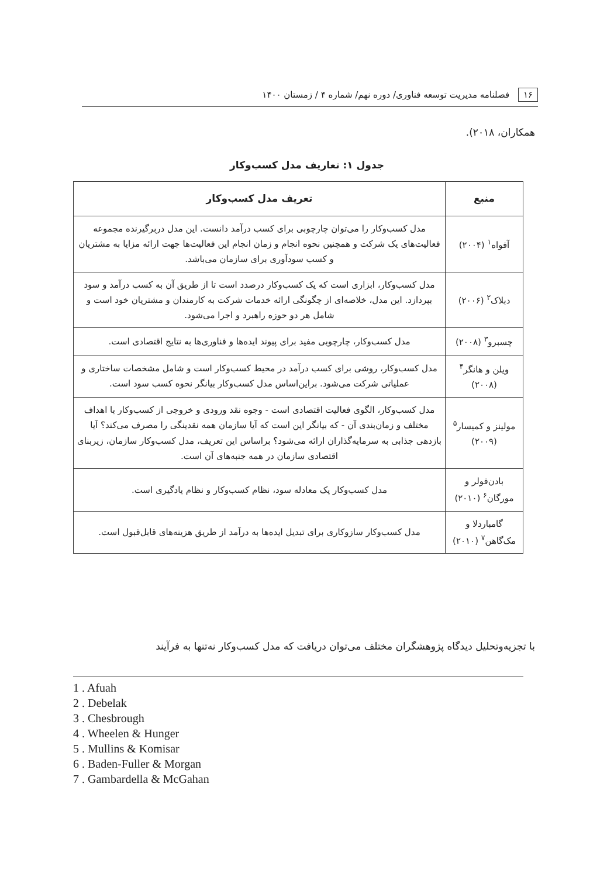۱۶ فصلنامه مدیریت توسعه فناوری/ دوره نهم/ شماره ۴ / زمستان ۱۴۰۰
همکاران، ۲۰۱۸).
جدول ۱: تعاریف مدل کسب‌وکار
| منبع | تعریف مدل کسب‌وکار |
| --- | --- |
| آفواه<sup>۱</sup> (۲۰۰۴) | مدل کسب‌وکار را می‌توان چارچوبی برای کسب درآمد دانست. این مدل دربرگیرنده مجموعه فعالیت‌های یک شرکت و همچنین نحوه انجام و زمان انجام این فعالیت‌ها جهت ارائه مزایا به مشتریان و کسب سودآوری برای سازمان می‌باشد. |
| دبلاک<sup>۲</sup> (۲۰۰۶) | مدل کسب‌وکار، ابزاری است که یک کسب‌وکار درصدد است تا از طریق آن به کسب درآمد و سود بپردازد. این مدل، خلاصه‌ای از چگونگی ارائه خدمات شرکت به کارمندان و مشتریان خود است و شامل هر دو حوزه راهبرد و اجرا می‌شود. |
| چسبرو<sup>۳</sup> (۲۰۰۸) | مدل کسب‌وکار، چارچوبی مفید برای پیوند ایده‌ها و فناوری‌ها به نتایج اقتصادی است. |
| ویلن و هانگر<sup>۴</sup> (۲۰۰۸) | مدل کسب‌وکار، روشی برای کسب درآمد در محیط کسب‌وکار است و شامل مشخصات ساختاری و عملیاتی شرکت می‌شود. براین‌اساس مدل کسب‌وکار بیانگر نحوه کسب سود است. |
| مولینز و کمیسار<sup>۵</sup> (۲۰۰۹) | مدل کسب‌وکار، الگوی فعالیت اقتصادی است - وجوه نقد ورودی و خروجی از کسب‌وکار با اهداف مختلف و زمان‌بندی آن - که بیانگر این است که آیا سازمان همه نقدینگی را مصرف می‌کند؟ آیا بازدهی جذابی به سرمایه‌گذاران ارائه می‌شود؟ براساس این تعریف، مدل کسب‌وکار سازمان، زیربنای اقتصادی سازمان در همه جنبه‌های آن است. |
| بادن‌فولر و مورگان<sup>۶</sup> (۲۰۱۰) | مدل کسب‌وکار یک معادله سود، نظام کسب‌وکار و نظام یادگیری است. |
| گامباردلا و مک‌گاهن<sup>۷</sup> (۲۰۱۰) | مدل کسب‌وکار سازوکاری برای تبدیل ایده‌ها به درآمد از طریق هزینه‌های قابل‌قبول است. |
با تجزیه‌وتحلیل دیدگاه پژوهشگران مختلف می‌توان دریافت که مدل کسب‌وکار نه‌تنها به فرآیند
1 . Afuah
2 . Debelak
3 . Chesbrough
4 . Wheelen & Hunger
5 . Mullins & Komisar
6 . Baden-Fuller & Morgan
7 . Gambardella & McGahan